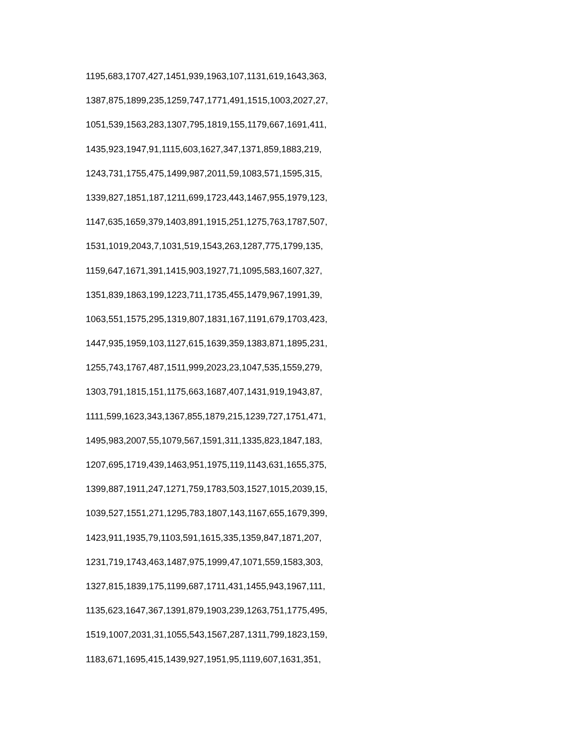1195,683,1707,427,1451,939,1963,107,1131,619,1643,363,
1387,875,1899,235,1259,747,1771,491,1515,1003,2027,27,
1051,539,1563,283,1307,795,1819,155,1179,667,1691,411,
1435,923,1947,91,1115,603,1627,347,1371,859,1883,219,
1243,731,1755,475,1499,987,2011,59,1083,571,1595,315,
1339,827,1851,187,1211,699,1723,443,1467,955,1979,123,
1147,635,1659,379,1403,891,1915,251,1275,763,1787,507,
1531,1019,2043,7,1031,519,1543,263,1287,775,1799,135,
1159,647,1671,391,1415,903,1927,71,1095,583,1607,327,
1351,839,1863,199,1223,711,1735,455,1479,967,1991,39,
1063,551,1575,295,1319,807,1831,167,1191,679,1703,423,
1447,935,1959,103,1127,615,1639,359,1383,871,1895,231,
1255,743,1767,487,1511,999,2023,23,1047,535,1559,279,
1303,791,1815,151,1175,663,1687,407,1431,919,1943,87,
1111,599,1623,343,1367,855,1879,215,1239,727,1751,471,
1495,983,2007,55,1079,567,1591,311,1335,823,1847,183,
1207,695,1719,439,1463,951,1975,119,1143,631,1655,375,
1399,887,1911,247,1271,759,1783,503,1527,1015,2039,15,
1039,527,1551,271,1295,783,1807,143,1167,655,1679,399,
1423,911,1935,79,1103,591,1615,335,1359,847,1871,207,
1231,719,1743,463,1487,975,1999,47,1071,559,1583,303,
1327,815,1839,175,1199,687,1711,431,1455,943,1967,111,
1135,623,1647,367,1391,879,1903,239,1263,751,1775,495,
1519,1007,2031,31,1055,543,1567,287,1311,799,1823,159,
1183,671,1695,415,1439,927,1951,95,1119,607,1631,351,